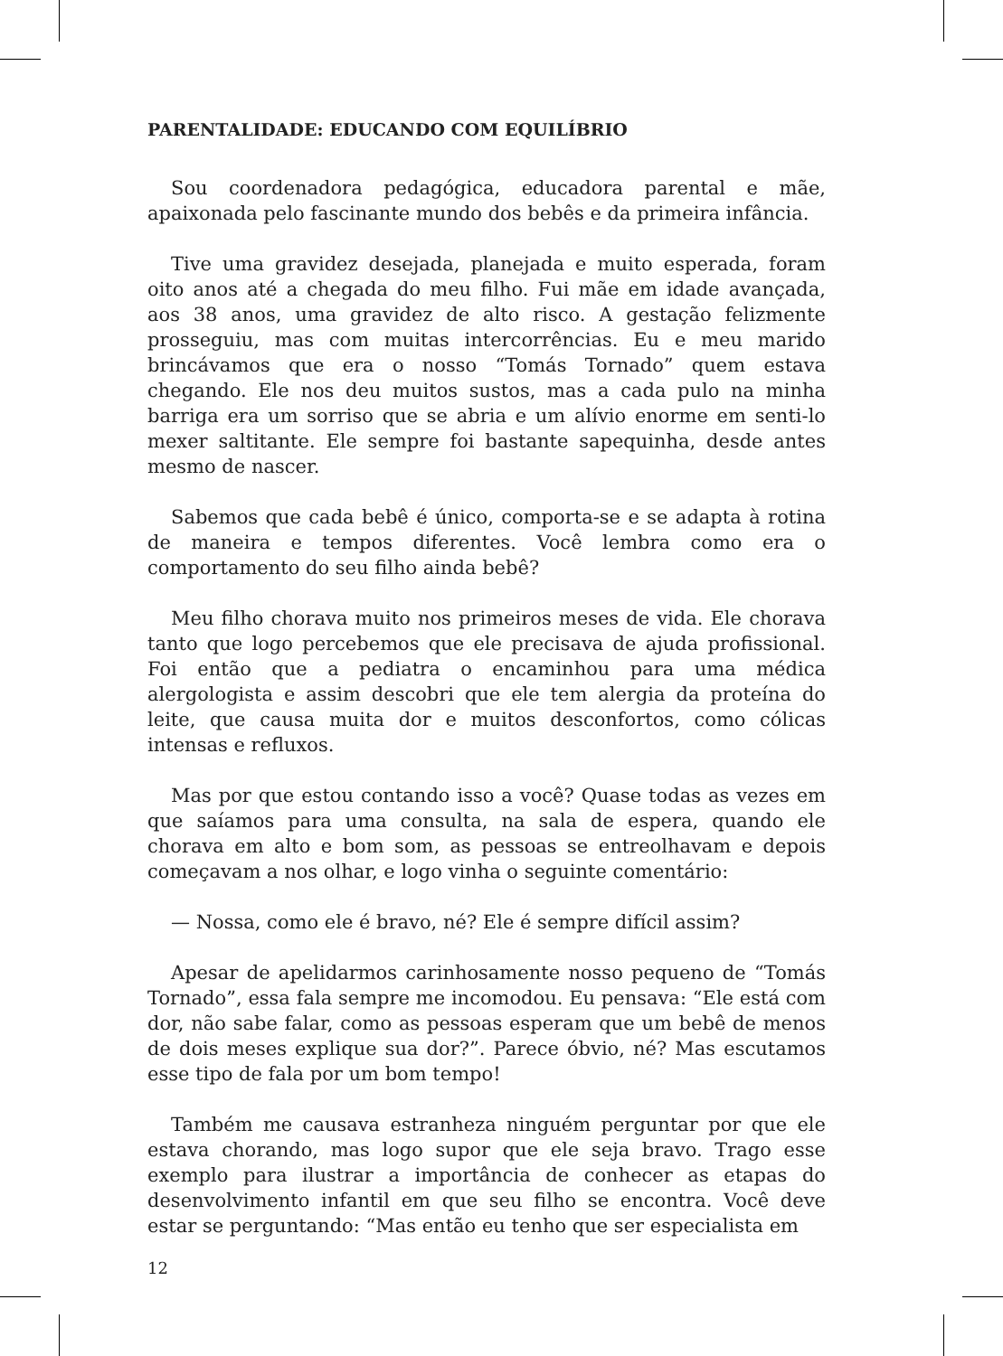PARENTALIDADE: EDUCANDO COM EQUILÍBRIO
Sou coordenadora pedagógica, educadora parental e mãe, apaixonada pelo fascinante mundo dos bebês e da primeira infância.
Tive uma gravidez desejada, planejada e muito esperada, foram oito anos até a chegada do meu filho. Fui mãe em idade avançada, aos 38 anos, uma gravidez de alto risco. A gestação felizmente prosseguiu, mas com muitas intercorrências. Eu e meu marido brincávamos que era o nosso “Tomás Tornado” quem estava chegando. Ele nos deu muitos sustos, mas a cada pulo na minha barriga era um sorriso que se abria e um alívio enorme em senti-lo mexer saltitante. Ele sempre foi bastante sapequinha, desde antes mesmo de nascer.
Sabemos que cada bebê é único, comporta-se e se adapta à rotina de maneira e tempos diferentes. Você lembra como era o comportamento do seu filho ainda bebê?
Meu filho chorava muito nos primeiros meses de vida. Ele chorava tanto que logo percebemos que ele precisava de ajuda profissional. Foi então que a pediatra o encaminhou para uma médica alergologista e assim descobri que ele tem alergia da proteína do leite, que causa muita dor e muitos desconfortos, como cólicas intensas e refluxos.
Mas por que estou contando isso a você? Quase todas as vezes em que saíamos para uma consulta, na sala de espera, quando ele chorava em alto e bom som, as pessoas se entreolhavam e depois começavam a nos olhar, e logo vinha o seguinte comentário:
— Nossa, como ele é bravo, né? Ele é sempre difícil assim?
Apesar de apelidarmos carinhosamente nosso pequeno de “Tomás Tornado”, essa fala sempre me incomodou. Eu pensava: “Ele está com dor, não sabe falar, como as pessoas esperam que um bebê de menos de dois meses explique sua dor?”. Parece óbvio, né? Mas escutamos esse tipo de fala por um bom tempo!
Também me causava estranheza ninguém perguntar por que ele estava chorando, mas logo supor que ele seja bravo. Trago esse exemplo para ilustrar a importância de conhecer as etapas do desenvolvimento infantil em que seu filho se encontra. Você deve estar se perguntando: “Mas então eu tenho que ser especialista em
12